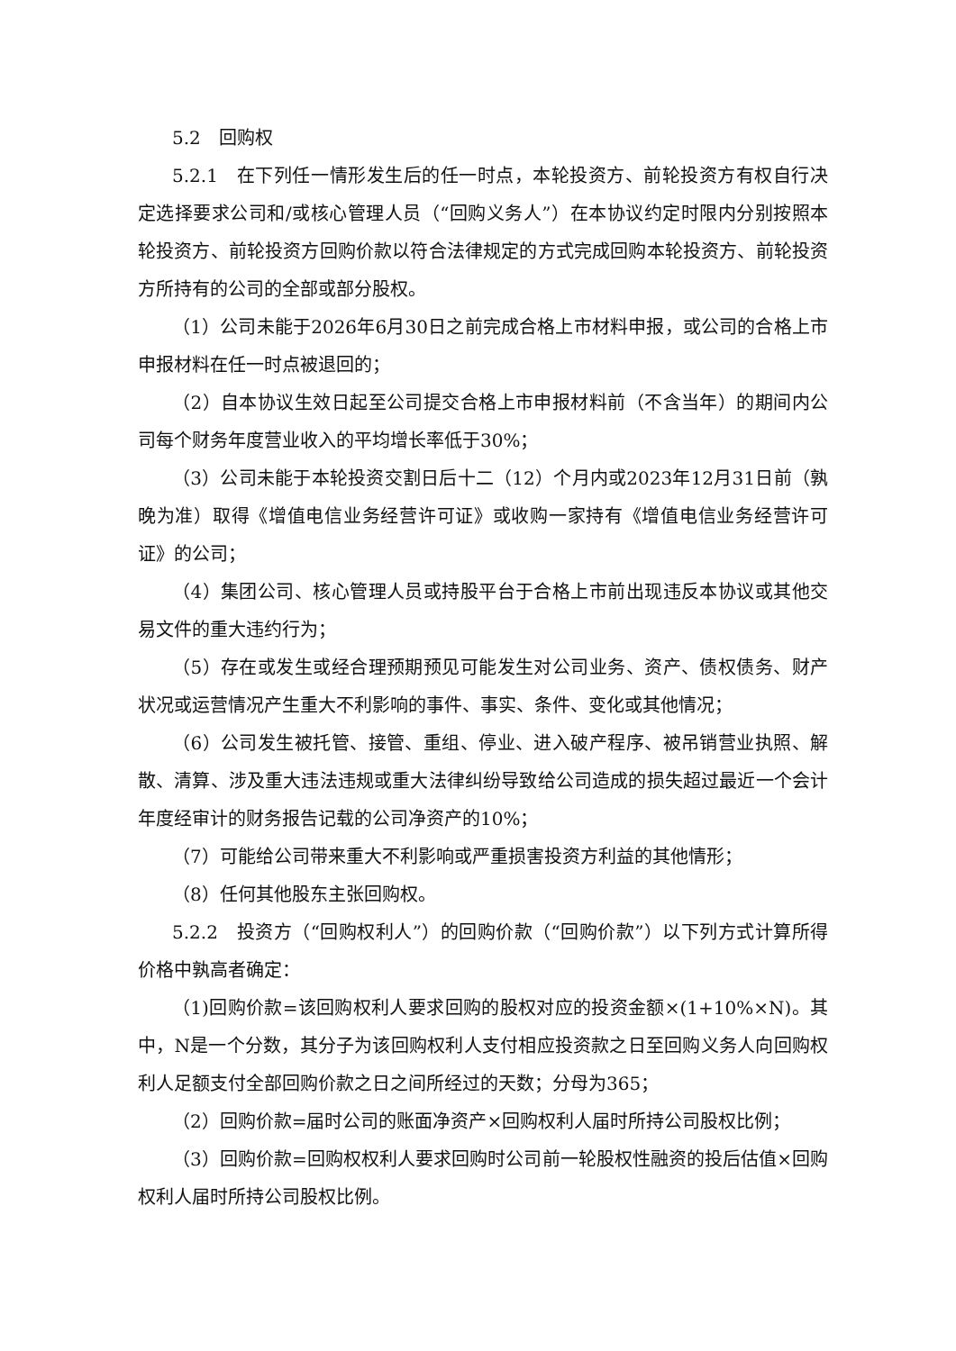5.2　回购权
5.2.1　在下列任一情形发生后的任一时点，本轮投资方、前轮投资方有权自行决定选择要求公司和/或核心管理人员（“回购义务人”）在本协议约定时限内分别按照本轮投资方、前轮投资方回购价款以符合法律规定的方式完成回购本轮投资方、前轮投资方所持有的公司的全部或部分股权。
（1）公司未能于2026年6月30日之前完成合格上市材料申报，或公司的合格上市申报材料在任一时点被退回的；
（2）自本协议生效日起至公司提交合格上市申报材料前（不含当年）的期间内公司每个财务年度营业收入的平均增长率低于30%；
（3）公司未能于本轮投资交割日后十二（12）个月内或2023年12月31日前（孰晚为准）取得《增值电信业务经营许可证》或收购一家持有《增值电信业务经营许可证》的公司；
（4）集团公司、核心管理人员或持股平台于合格上市前出现违反本协议或其他交易文件的重大违约行为；
（5）存在或发生或经合理预期预见可能发生对公司业务、资产、债权债务、财产状况或运营情况产生重大不利影响的事件、事实、条件、变化或其他情况；
（6）公司发生被托管、接管、重组、停业、进入破产程序、被吊销营业执照、解散、清算、涉及重大违法违规或重大法律纠纷导致给公司造成的损失超过最近一个会计年度经审计的财务报告记载的公司净资产的10%；
（7）可能给公司带来重大不利影响或严重损害投资方利益的其他情形；
（8）任何其他股东主张回购权。
5.2.2　投资方（“回购权利人”）的回购价款（“回购价款”）以下列方式计算所得价格中孰高者确定：
（1)回购价款=该回购权利人要求回购的股权对应的投资金额×(1+10%×N)。其中，N是一个分数，其分子为该回购权利人支付相应投资款之日至回购义务人向回购权利人足额支付全部回购价款之日之间所经过的天数；分母为365；
（2）回购价款=届时公司的账面净资产×回购权利人届时所持公司股权比例；
（3）回购价款=回购权权利人要求回购时公司前一轮股权性融资的投后估值×回购权利人届时所持公司股权比例。